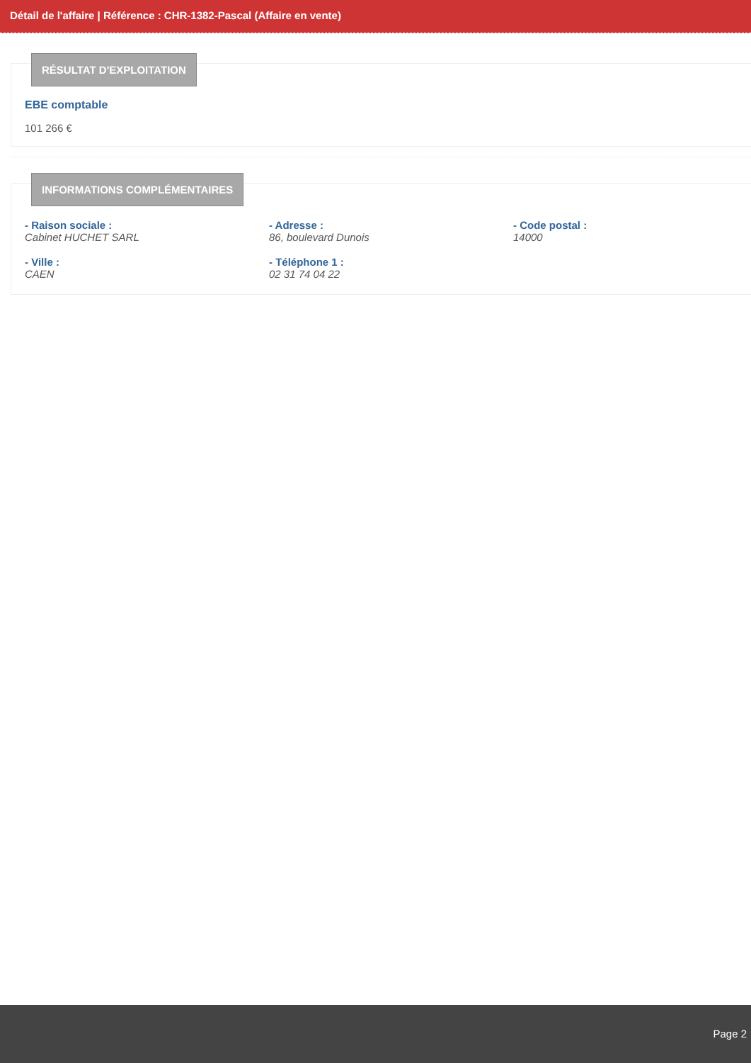Détail de l'affaire | Référence : CHR-1382-Pascal (Affaire en vente)
RÉSULTAT D'EXPLOITATION
EBE comptable
101 266 €
INFORMATIONS COMPLÉMENTAIRES
- Raison sociale :
Cabinet HUCHET SARL
- Adresse :
86, boulevard Dunois
- Code postal :
14000
- Ville :
CAEN
- Téléphone 1 :
02 31 74 04 22
Page 2